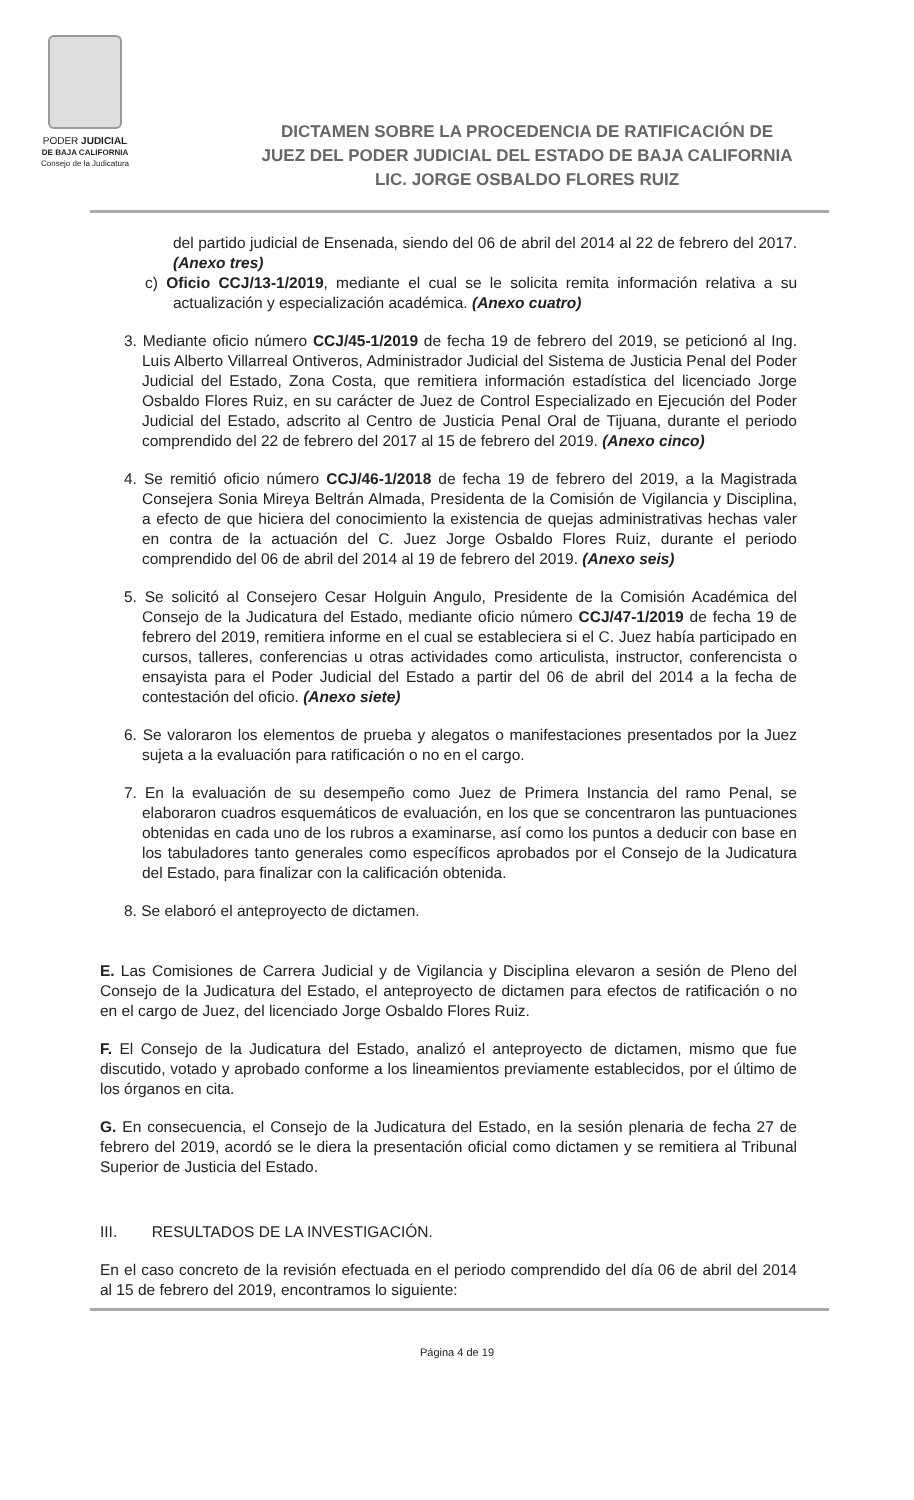PODER JUDICIAL
DE BAJA CALIFORNIA
Consejo de la Judicatura
DICTAMEN SOBRE LA PROCEDENCIA DE RATIFICACIÓN DE
JUEZ DEL PODER JUDICIAL DEL ESTADO DE BAJA CALIFORNIA
LIC. JORGE OSBALDO FLORES RUIZ
del partido judicial de Ensenada, siendo del 06 de abril del 2014 al 22 de febrero del 2017. (Anexo tres)
c) Oficio CCJ/13-1/2019, mediante el cual se le solicita remita información relativa a su actualización y especialización académica. (Anexo cuatro)
3. Mediante oficio número CCJ/45-1/2019 de fecha 19 de febrero del 2019, se peticionó al Ing. Luis Alberto Villarreal Ontiveros, Administrador Judicial del Sistema de Justicia Penal del Poder Judicial del Estado, Zona Costa, que remitiera información estadística del licenciado Jorge Osbaldo Flores Ruiz, en su carácter de Juez de Control Especializado en Ejecución del Poder Judicial del Estado, adscrito al Centro de Justicia Penal Oral de Tijuana, durante el periodo comprendido del 22 de febrero del 2017 al 15 de febrero del 2019. (Anexo cinco)
4. Se remitió oficio número CCJ/46-1/2018 de fecha 19 de febrero del 2019, a la Magistrada Consejera Sonia Mireya Beltrán Almada, Presidenta de la Comisión de Vigilancia y Disciplina, a efecto de que hiciera del conocimiento la existencia de quejas administrativas hechas valer en contra de la actuación del C. Juez Jorge Osbaldo Flores Ruiz, durante el periodo comprendido del 06 de abril del 2014 al 19 de febrero del 2019. (Anexo seis)
5. Se solicitó al Consejero Cesar Holguin Angulo, Presidente de la Comisión Académica del Consejo de la Judicatura del Estado, mediante oficio número CCJ/47-1/2019 de fecha 19 de febrero del 2019, remitiera informe en el cual se estableciera si el C. Juez había participado en cursos, talleres, conferencias u otras actividades como articulista, instructor, conferencista o ensayista para el Poder Judicial del Estado a partir del 06 de abril del 2014 a la fecha de contestación del oficio. (Anexo siete)
6. Se valoraron los elementos de prueba y alegatos o manifestaciones presentados por la Juez sujeta a la evaluación para ratificación o no en el cargo.
7. En la evaluación de su desempeño como Juez de Primera Instancia del ramo Penal, se elaboraron cuadros esquemáticos de evaluación, en los que se concentraron las puntuaciones obtenidas en cada uno de los rubros a examinarse, así como los puntos a deducir con base en los tabuladores tanto generales como específicos aprobados por el Consejo de la Judicatura del Estado, para finalizar con la calificación obtenida.
8. Se elaboró el anteproyecto de dictamen.
E. Las Comisiones de Carrera Judicial y de Vigilancia y Disciplina elevaron a sesión de Pleno del Consejo de la Judicatura del Estado, el anteproyecto de dictamen para efectos de ratificación o no en el cargo de Juez, del licenciado Jorge Osbaldo Flores Ruiz.
F. El Consejo de la Judicatura del Estado, analizó el anteproyecto de dictamen, mismo que fue discutido, votado y aprobado conforme a los lineamientos previamente establecidos, por el último de los órganos en cita.
G. En consecuencia, el Consejo de la Judicatura del Estado, en la sesión plenaria de fecha 27 de febrero del 2019, acordó se le diera la presentación oficial como dictamen y se remitiera al Tribunal Superior de Justicia del Estado.
III. RESULTADOS DE LA INVESTIGACIÓN.
En el caso concreto de la revisión efectuada en el periodo comprendido del día 06 de abril del 2014 al 15 de febrero del 2019, encontramos lo siguiente:
Página 4 de 19